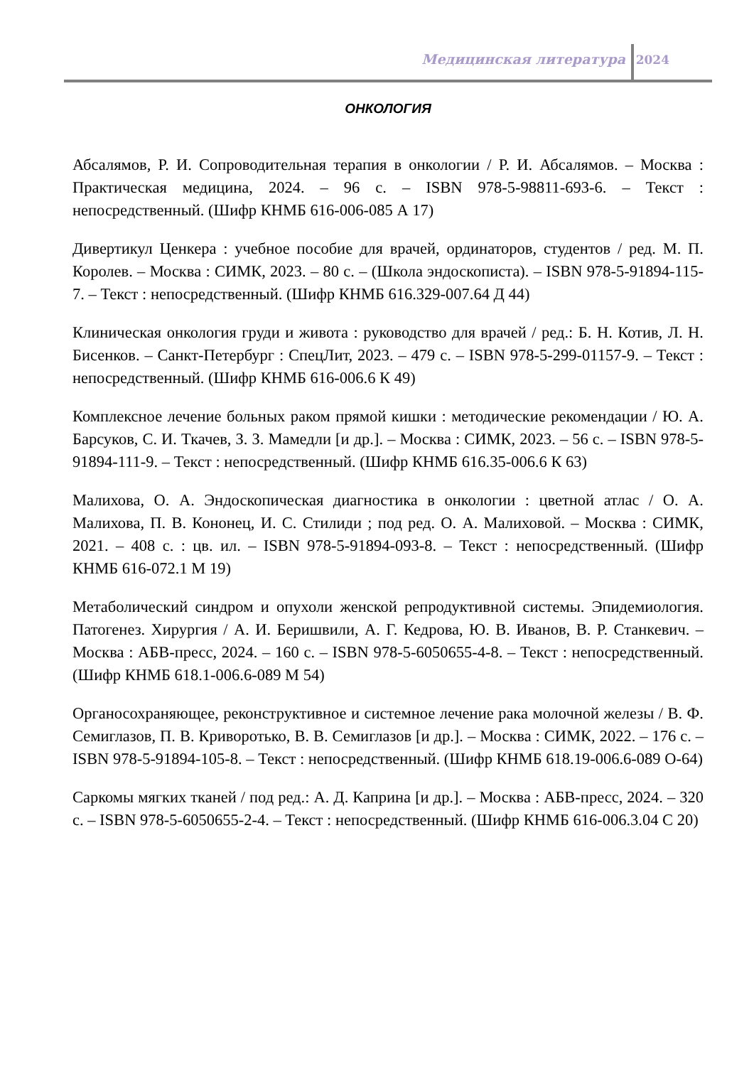Медицинская литература 2024
ОНКОЛОГИЯ
Абсалямов, Р. И. Сопроводительная терапия в онкологии / Р. И. Абсалямов. – Москва : Практическая медицина, 2024. – 96 с. – ISBN 978-5-98811-693-6. – Текст : непосредственный. (Шифр КНМБ 616-006-085 А 17)
Дивертикул Ценкера : учебное пособие для врачей, ординаторов, студентов / ред. М. П. Королев. – Москва : СИМК, 2023. – 80 с. – (Школа эндоскописта). – ISBN 978-5-91894-115-7. – Текст : непосредственный. (Шифр КНМБ 616.329-007.64 Д 44)
Клиническая онкология груди и живота : руководство для врачей / ред.: Б. Н. Котив, Л. Н. Бисенков. – Санкт-Петербург : СпецЛит, 2023. – 479 с. – ISBN 978-5-299-01157-9. – Текст : непосредственный. (Шифр КНМБ 616-006.6 К 49)
Комплексное лечение больных раком прямой кишки : методические рекомендации / Ю. А. Барсуков, С. И. Ткачев, З. З. Мамедли [и др.]. – Москва : СИМК, 2023. – 56 с. – ISBN 978-5-91894-111-9. – Текст : непосредственный. (Шифр КНМБ 616.35-006.6 К 63)
Малихова, О. А. Эндоскопическая диагностика в онкологии : цветной атлас / О. А. Малихова, П. В. Кононец, И. С. Стилиди ; под ред. О. А. Малиховой. – Москва : СИМК, 2021. – 408 с. : цв. ил. – ISBN 978-5-91894-093-8. – Текст : непосредственный. (Шифр КНМБ 616-072.1 М 19)
Метаболический синдром и опухоли женской репродуктивной системы. Эпидемиология. Патогенез. Хирургия / А. И. Беришвили, А. Г. Кедрова, Ю. В. Иванов, В. Р. Станкевич. – Москва : АБВ-пресс, 2024. – 160 с. – ISBN 978-5-6050655-4-8. – Текст : непосредственный. (Шифр КНМБ 618.1-006.6-089 М 54)
Органосохраняющее, реконструктивное и системное лечение рака молочной железы / В. Ф. Семиглазов, П. В. Криворотько, В. В. Семиглазов [и др.]. – Москва : СИМК, 2022. – 176 с. – ISBN 978-5-91894-105-8. – Текст : непосредственный. (Шифр КНМБ 618.19-006.6-089 О-64)
Саркомы мягких тканей / под ред.: А. Д. Каприна [и др.]. – Москва : АБВ-пресс, 2024. – 320 с. – ISBN 978-5-6050655-2-4. – Текст : непосредственный. (Шифр КНМБ 616-006.3.04 С 20)